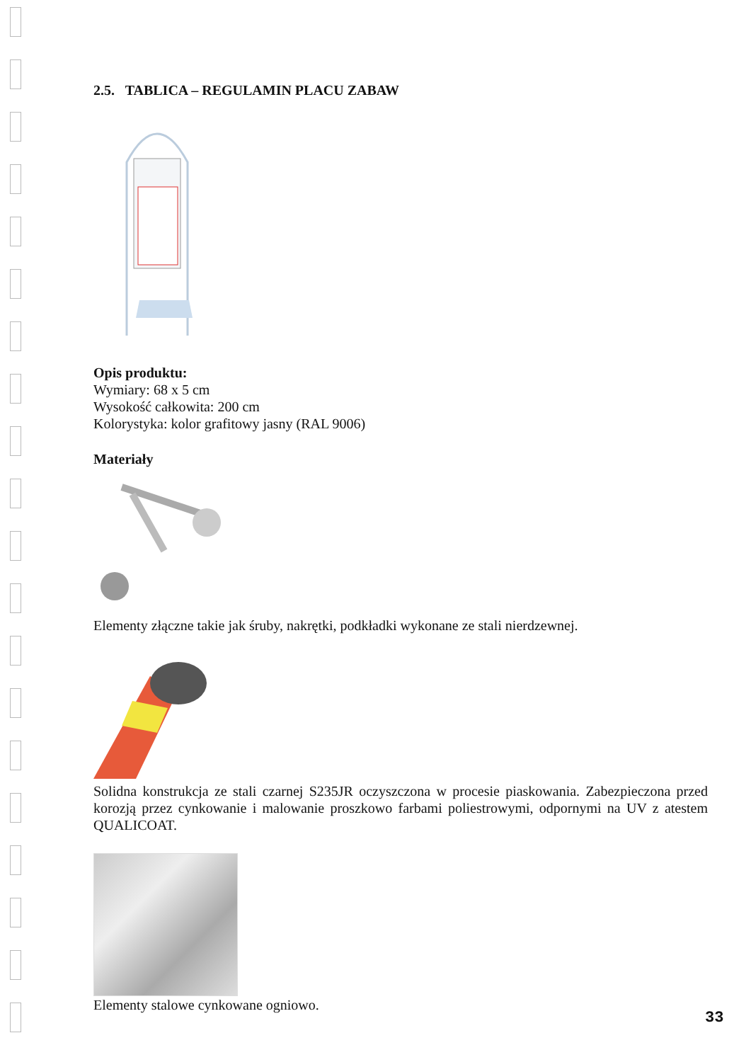2.5. TABLICA – REGULAMIN PLACU ZABAW
Opis produktu:
Wymiary: 68 x 5 cm
Wysokość całkowita: 200 cm
Kolorystyka: kolor grafitowy jasny (RAL 9006)
Materiały
Elementy złączne takie jak śruby, nakrętki, podkładki wykonane ze stali nierdzewnej.
Solidna konstrukcja ze stali czarnej S235JR oczyszczona w procesie piaskowania. Zabezpieczona przed korozją przez cynkowanie i malowanie proszkowo farbami poliestrowymi, odpornymi na UV z atestem QUALICOAT.
Elementy stalowe cynkowane ogniowo.
33